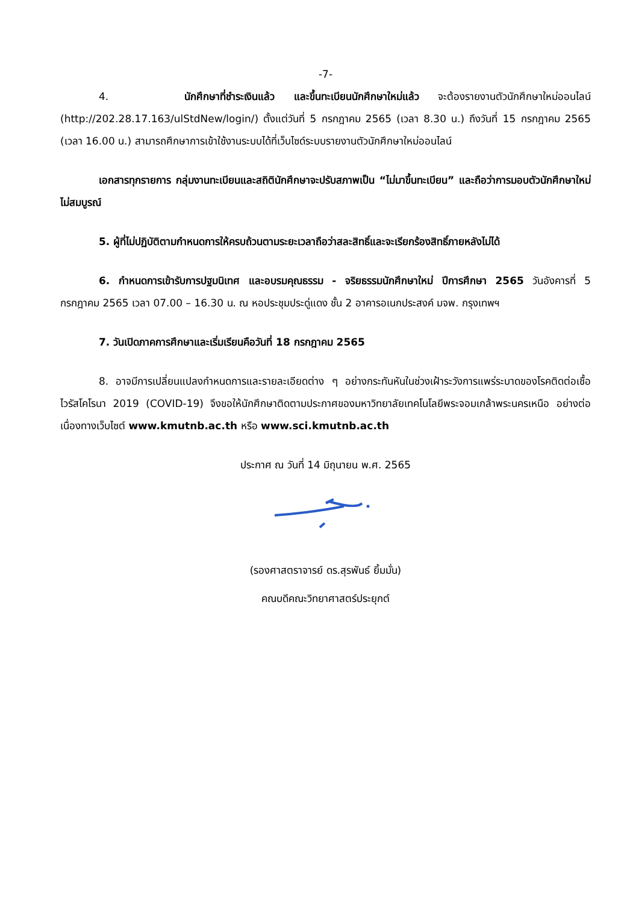-7-
4. นักศึกษาที่ชำระเงินแล้ว และขึ้นทะเบียนนักศึกษาใหม่แล้ว จะต้องรายงานตัวนักศึกษาใหม่ออนไลน์ (http://202.28.17.163/ulStdNew/login/) ตั้งแต่วันที่ 5 กรกฎาคม 2565 (เวลา 8.30 น.) ถึงวันที่ 15 กรกฎาคม 2565 (เวลา 16.00 น.) สามารถศึกษาการเข้าใช้งานระบบได้ที่เว็บไซด์ระบบรายงานตัวนักศึกษาใหม่ออนไลน์
เอกสารทุกรายการ กลุ่มงานทะเบียนและสถิตินักศึกษาจะปรับสภาพเป็น “ไม่มาขึ้นทะเบียน” และถือว่าการมอบตัวนักศึกษาใหม่ไม่สมบูรณ์
5. ผู้ที่ไม่ปฏิบัติตามกำหนดการให้ครบถ้วนตามระยะเวลาถือว่าสละสิทธิ์และจะเรียกร้องสิทธิ์ภายหลังไม่ได้
6. กำหนดการเข้ารับการปฐมนิเทศ และอบรมคุณธรรม - จริยธรรมนักศึกษาใหม่ ปีการศึกษา 2565 วันอังคารที่ 5 กรกฎาคม 2565 เวลา 07.00 – 16.30 น. ณ หอประชุมประดู่แดง ชั้น 2 อาคารอเนกประสงค์ มจพ. กรุงเทพฯ
7. วันเปิดภาคการศึกษาและเริ่มเรียนคือวันที่ 18 กรกฎาคม 2565
8. อาจมีการเปลี่ยนแปลงกำหนดการและรายละเอียดต่าง ๆ อย่างกระทันหันในช่วงเฝ้าระวังการแพร่ระบาดของโรคติดต่อเชื้อไวรัสโคโรนา 2019 (COVID-19) จึงขอให้นักศึกษาติดตามประกาศของมหาวิทยาลัยเทคโนโลยีพระจอมเกล้าพระนครเหนือ อย่างต่อเนื่องทางเว็บไซต์ www.kmutnb.ac.th หรือ www.sci.kmutnb.ac.th
ประกาศ ณ วันที่ 14 มิถุนายน พ.ศ. 2565
(รองศาสตราจารย์ ดร.สุรพันธ์ ยิ้มมั่น)
คณบดีคณะวิทยาศาสตร์ประยุกต์